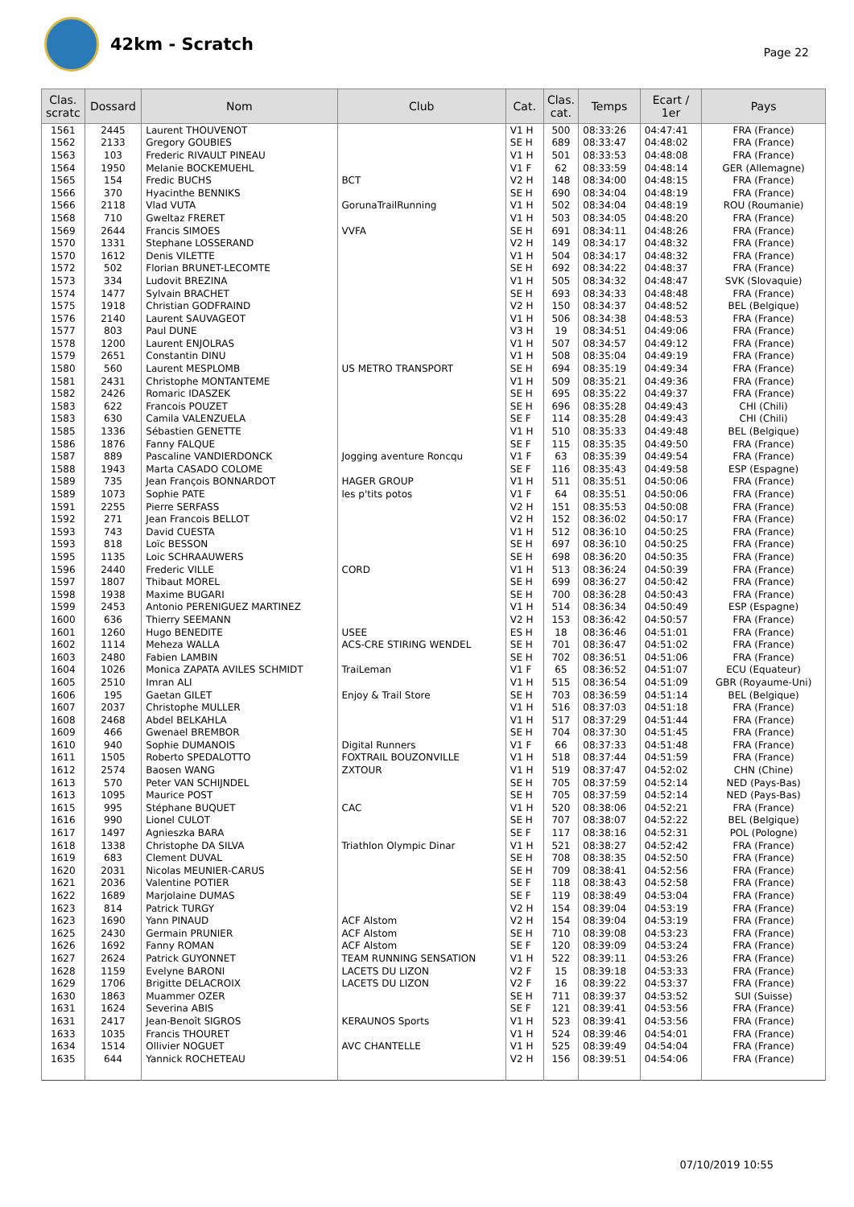42km - Scratch
Page 22
| Clas. scratc | Dossard | Nom | Club | Cat. | Clas. cat. | Temps | Ecart / 1er | Pays |
| --- | --- | --- | --- | --- | --- | --- | --- | --- |
| 1561 | 2445 | Laurent THOUVENOT | | V1 H | 500 | 08:33:26 | 04:47:41 | FRA (France) |
| 1562 | 2133 | Gregory GOUBIES | | SE H | 689 | 08:33:47 | 04:48:02 | FRA (France) |
| 1563 | 103 | Frederic RIVAULT PINEAU | | V1 H | 501 | 08:33:53 | 04:48:08 | FRA (France) |
| 1564 | 1950 | Melanie BOCKEMUEHL | | V1 F | 62 | 08:33:59 | 04:48:14 | GER (Allemagne) |
| 1565 | 154 | Fredic BUCHS | BCT | V2 H | 148 | 08:34:00 | 04:48:15 | FRA (France) |
| 1566 | 370 | Hyacinthe BENNIKS | | SE H | 690 | 08:34:04 | 04:48:19 | FRA (France) |
| 1566 | 2118 | Vlad VUTA | GorunaTrailRunning | V1 H | 502 | 08:34:04 | 04:48:19 | ROU (Roumanie) |
| 1568 | 710 | Gweltaz FRERET | | V1 H | 503 | 08:34:05 | 04:48:20 | FRA (France) |
| 1569 | 2644 | Francis SIMOES | VVFA | SE H | 691 | 08:34:11 | 04:48:26 | FRA (France) |
| 1570 | 1331 | Stephane LOSSERAND | | V2 H | 149 | 08:34:17 | 04:48:32 | FRA (France) |
| 1570 | 1612 | Denis VILETTE | | V1 H | 504 | 08:34:17 | 04:48:32 | FRA (France) |
| 1572 | 502 | Florian BRUNET-LECOMTE | | SE H | 692 | 08:34:22 | 04:48:37 | FRA (France) |
| 1573 | 334 | Ludovit BREZINA | | V1 H | 505 | 08:34:32 | 04:48:47 | SVK (Slovaquie) |
| 1574 | 1477 | Sylvain BRACHET | | SE H | 693 | 08:34:33 | 04:48:48 | FRA (France) |
| 1575 | 1918 | Christian GODFRAIND | | V2 H | 150 | 08:34:37 | 04:48:52 | BEL (Belgique) |
| 1576 | 2140 | Laurent SAUVAGEOT | | V1 H | 506 | 08:34:38 | 04:48:53 | FRA (France) |
| 1577 | 803 | Paul DUNE | | V3 H | 19 | 08:34:51 | 04:49:06 | FRA (France) |
| 1578 | 1200 | Laurent ENJOLRAS | | V1 H | 507 | 08:34:57 | 04:49:12 | FRA (France) |
| 1579 | 2651 | Constantin DINU | | V1 H | 508 | 08:35:04 | 04:49:19 | FRA (France) |
| 1580 | 560 | Laurent MESPLOMB | US METRO TRANSPORT | SE H | 694 | 08:35:19 | 04:49:34 | FRA (France) |
| 1581 | 2431 | Christophe MONTANTEME | | V1 H | 509 | 08:35:21 | 04:49:36 | FRA (France) |
| 1582 | 2426 | Romaric IDASZEK | | SE H | 695 | 08:35:22 | 04:49:37 | FRA (France) |
| 1583 | 622 | Francois POUZET | | SE H | 696 | 08:35:28 | 04:49:43 | CHI (Chili) |
| 1583 | 630 | Camila VALENZUELA | | SE F | 114 | 08:35:28 | 04:49:43 | CHI (Chili) |
| 1585 | 1336 | Sébastien GENETTE | | V1 H | 510 | 08:35:33 | 04:49:48 | BEL (Belgique) |
| 1586 | 1876 | Fanny FALQUE | | SE F | 115 | 08:35:35 | 04:49:50 | FRA (France) |
| 1587 | 889 | Pascaline VANDIERDONCK | Jogging aventure Roncqu | V1 F | 63 | 08:35:39 | 04:49:54 | FRA (France) |
| 1588 | 1943 | Marta CASADO COLOME | | SE F | 116 | 08:35:43 | 04:49:58 | ESP (Espagne) |
| 1589 | 735 | Jean François BONNARDOT | HAGER GROUP | V1 H | 511 | 08:35:51 | 04:50:06 | FRA (France) |
| 1589 | 1073 | Sophie PATE | les p'tits potos | V1 F | 64 | 08:35:51 | 04:50:06 | FRA (France) |
| 1591 | 2255 | Pierre SERFASS | | V2 H | 151 | 08:35:53 | 04:50:08 | FRA (France) |
| 1592 | 271 | Jean Francois BELLOT | | V2 H | 152 | 08:36:02 | 04:50:17 | FRA (France) |
| 1593 | 743 | David CUESTA | | V1 H | 512 | 08:36:10 | 04:50:25 | FRA (France) |
| 1593 | 818 | Loïc BESSON | | SE H | 697 | 08:36:10 | 04:50:25 | FRA (France) |
| 1595 | 1135 | Loic SCHRAAUWERS | | SE H | 698 | 08:36:20 | 04:50:35 | FRA (France) |
| 1596 | 2440 | Frederic VILLE | CORD | V1 H | 513 | 08:36:24 | 04:50:39 | FRA (France) |
| 1597 | 1807 | Thibaut MOREL | | SE H | 699 | 08:36:27 | 04:50:42 | FRA (France) |
| 1598 | 1938 | Maxime BUGARI | | SE H | 700 | 08:36:28 | 04:50:43 | FRA (France) |
| 1599 | 2453 | Antonio PERENIGUEZ MARTINEZ | | V1 H | 514 | 08:36:34 | 04:50:49 | ESP (Espagne) |
| 1600 | 636 | Thierry SEEMANN | | V2 H | 153 | 08:36:42 | 04:50:57 | FRA (France) |
| 1601 | 1260 | Hugo BENEDITE | USEE | ES H | 18 | 08:36:46 | 04:51:01 | FRA (France) |
| 1602 | 1114 | Meheza WALLA | ACS-CRE STIRING WENDEL | SE H | 701 | 08:36:47 | 04:51:02 | FRA (France) |
| 1603 | 2480 | Fabien LAMBIN | | SE H | 702 | 08:36:51 | 04:51:06 | FRA (France) |
| 1604 | 1026 | Monica ZAPATA AVILES SCHMIDT | TraiLeman | V1 F | 65 | 08:36:52 | 04:51:07 | ECU (Equateur) |
| 1605 | 2510 | Imran ALI | | V1 H | 515 | 08:36:54 | 04:51:09 | GBR (Royaume-Uni) |
| 1606 | 195 | Gaetan GILET | Enjoy & Trail Store | SE H | 703 | 08:36:59 | 04:51:14 | BEL (Belgique) |
| 1607 | 2037 | Christophe MULLER | | V1 H | 516 | 08:37:03 | 04:51:18 | FRA (France) |
| 1608 | 2468 | Abdel BELKAHLA | | V1 H | 517 | 08:37:29 | 04:51:44 | FRA (France) |
| 1609 | 466 | Gwenael BREMBOR | | SE H | 704 | 08:37:30 | 04:51:45 | FRA (France) |
| 1610 | 940 | Sophie DUMANOIS | Digital Runners | V1 F | 66 | 08:37:33 | 04:51:48 | FRA (France) |
| 1611 | 1505 | Roberto SPEDALOTTO | FOXTRAIL BOUZONVILLE | V1 H | 518 | 08:37:44 | 04:51:59 | FRA (France) |
| 1612 | 2574 | Baosen WANG | ZXTOUR | V1 H | 519 | 08:37:47 | 04:52:02 | CHN (Chine) |
| 1613 | 570 | Peter VAN SCHIJNDEL | | SE H | 705 | 08:37:59 | 04:52:14 | NED (Pays-Bas) |
| 1613 | 1095 | Maurice POST | | SE H | 705 | 08:37:59 | 04:52:14 | NED (Pays-Bas) |
| 1615 | 995 | Stéphane BUQUET | CAC | V1 H | 520 | 08:38:06 | 04:52:21 | FRA (France) |
| 1616 | 990 | Lionel CULOT | | SE H | 707 | 08:38:07 | 04:52:22 | BEL (Belgique) |
| 1617 | 1497 | Agnieszka BARA | | SE F | 117 | 08:38:16 | 04:52:31 | POL (Pologne) |
| 1618 | 1338 | Christophe DA SILVA | Triathlon Olympic Dinar | V1 H | 521 | 08:38:27 | 04:52:42 | FRA (France) |
| 1619 | 683 | Clement DUVAL | | SE H | 708 | 08:38:35 | 04:52:50 | FRA (France) |
| 1620 | 2031 | Nicolas MEUNIER-CARUS | | SE H | 709 | 08:38:41 | 04:52:56 | FRA (France) |
| 1621 | 2036 | Valentine POTIER | | SE F | 118 | 08:38:43 | 04:52:58 | FRA (France) |
| 1622 | 1689 | Marjolaine DUMAS | | SE F | 119 | 08:38:49 | 04:53:04 | FRA (France) |
| 1623 | 814 | Patrick TURGY | | V2 H | 154 | 08:39:04 | 04:53:19 | FRA (France) |
| 1623 | 1690 | Yann PINAUD | ACF Alstom | V2 H | 154 | 08:39:04 | 04:53:19 | FRA (France) |
| 1625 | 2430 | Germain PRUNIER | ACF Alstom | SE H | 710 | 08:39:08 | 04:53:23 | FRA (France) |
| 1626 | 1692 | Fanny ROMAN | ACF Alstom | SE F | 120 | 08:39:09 | 04:53:24 | FRA (France) |
| 1627 | 2624 | Patrick GUYONNET | TEAM RUNNING SENSATION | V1 H | 522 | 08:39:11 | 04:53:26 | FRA (France) |
| 1628 | 1159 | Evelyne BARONI | LACETS DU LIZON | V2 F | 15 | 08:39:18 | 04:53:33 | FRA (France) |
| 1629 | 1706 | Brigitte DELACROIX | LACETS DU LIZON | V2 F | 16 | 08:39:22 | 04:53:37 | FRA (France) |
| 1630 | 1863 | Muammer OZER | | SE H | 711 | 08:39:37 | 04:53:52 | SUI (Suisse) |
| 1631 | 1624 | Severina ABIS | | SE F | 121 | 08:39:41 | 04:53:56 | FRA (France) |
| 1631 | 2417 | Jean-Benoît SIGROS | KERAUNOS Sports | V1 H | 523 | 08:39:41 | 04:53:56 | FRA (France) |
| 1633 | 1035 | Francis THOURET | | V1 H | 524 | 08:39:46 | 04:54:01 | FRA (France) |
| 1634 | 1514 | Ollivier NOGUET | AVC CHANTELLE | V1 H | 525 | 08:39:49 | 04:54:04 | FRA (France) |
| 1635 | 644 | Yannick ROCHETEAU | | V2 H | 156 | 08:39:51 | 04:54:06 | FRA (France) |
07/10/2019 10:55